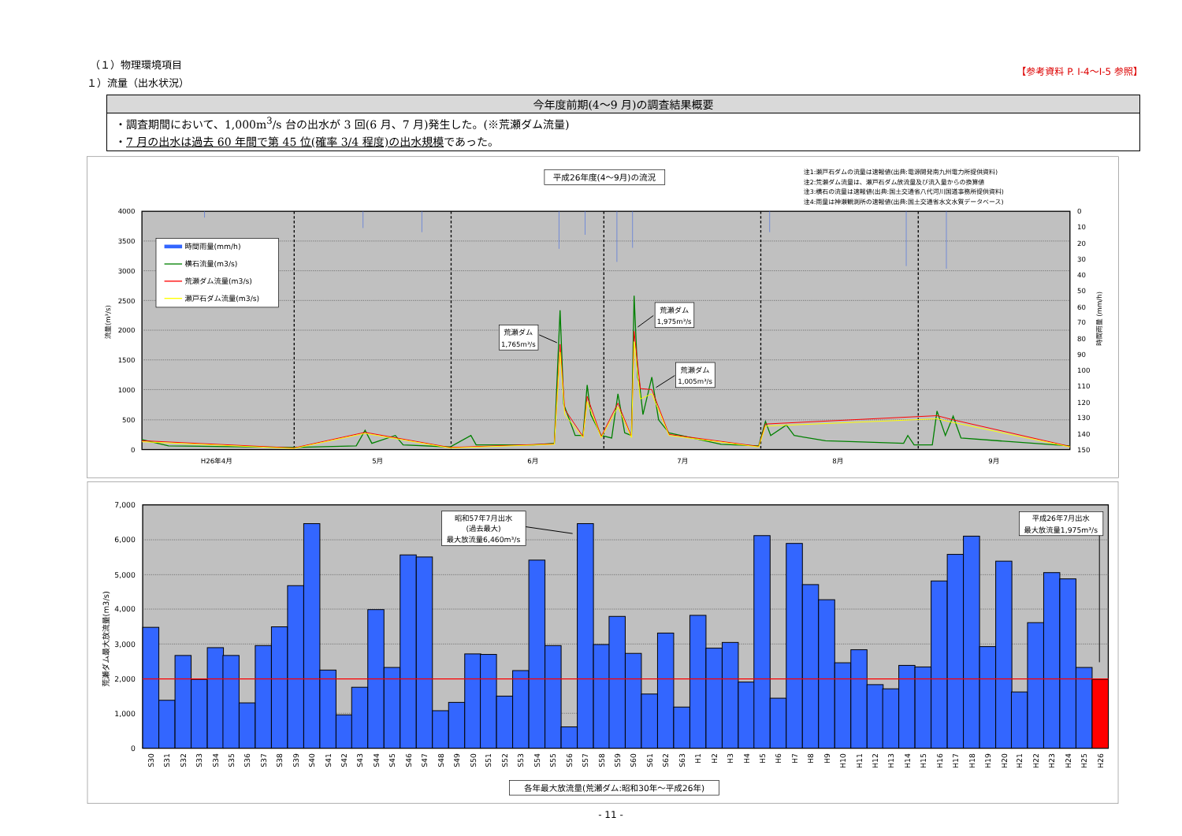（１）物理環境項目
１）流量（出水状況）
【参考資料 P. Ⅰ-4～Ⅰ-5 参照】
今年度前期(4～9 月)の調査結果概要
・調査期間において、1,000m<sup>3</sup>/s 台の出水が 3 回(6 月、7 月)発生した。(※荒瀬ダム流量)
・7 月の出水は過去 60 年間で第 45 位(確率 3/4 程度)の出水規模であった。
4000
3500
3000
2500
2000
1500
1000
500
0
0
10
20
30
40
50
60
70
80
90
100
110
120
130
140
150
H26年4月
5月
6月
7月
8月
9月
流量(m³/s)
時間雨量 (mm/h)
平成26年度(4～9月)の流況
注1:瀬戸石ダムの流量は速報値(出典:電源開発南九州電力所提供資料)
注2:荒瀬ダム流量は、瀬戸石ダム放流量及び流入量からの換算値
注3:横石の流量は速報値(出典:国土交通省八代河川国道事務所提供資料)
注4:雨量は神瀬観測所の速報値(出典:国土交通省水文水質データベース)
時間雨量(mm/h)
横石流量(m3/s)
荒瀬ダム流量(m3/s)
瀬戸石ダム流量(m3/s)
荒瀬ダム
1,765m³/s
荒瀬ダム
1,975m³/s
荒瀬ダム
1,005m³/s
7,000
6,000
5,000
4,000
3,000
2,000
1,000
0
荒瀬ダム最大放流量(m3/s)
S30
S31
S32
S33
S34
S35
S36
S37
S38
S39
S40
S41
S42
S43
S44
S45
S46
S47
S48
S49
S50
S51
S52
S53
S54
S55
S56
S57
S58
S59
S60
S61
S62
S63
H1
H2
H3
H4
H5
H6
H7
H8
H9
H10
H11
H12
H13
H14
H15
H16
H17
H18
H19
H20
H21
H22
H23
H24
H25
H26
昭和57年7月出水
(過去最大)
最大放流量6,460m³/s
平成26年7月出水
最大放流量1,975m³/s
各年最大放流量(荒瀬ダム:昭和30年～平成26年)
- 11 -